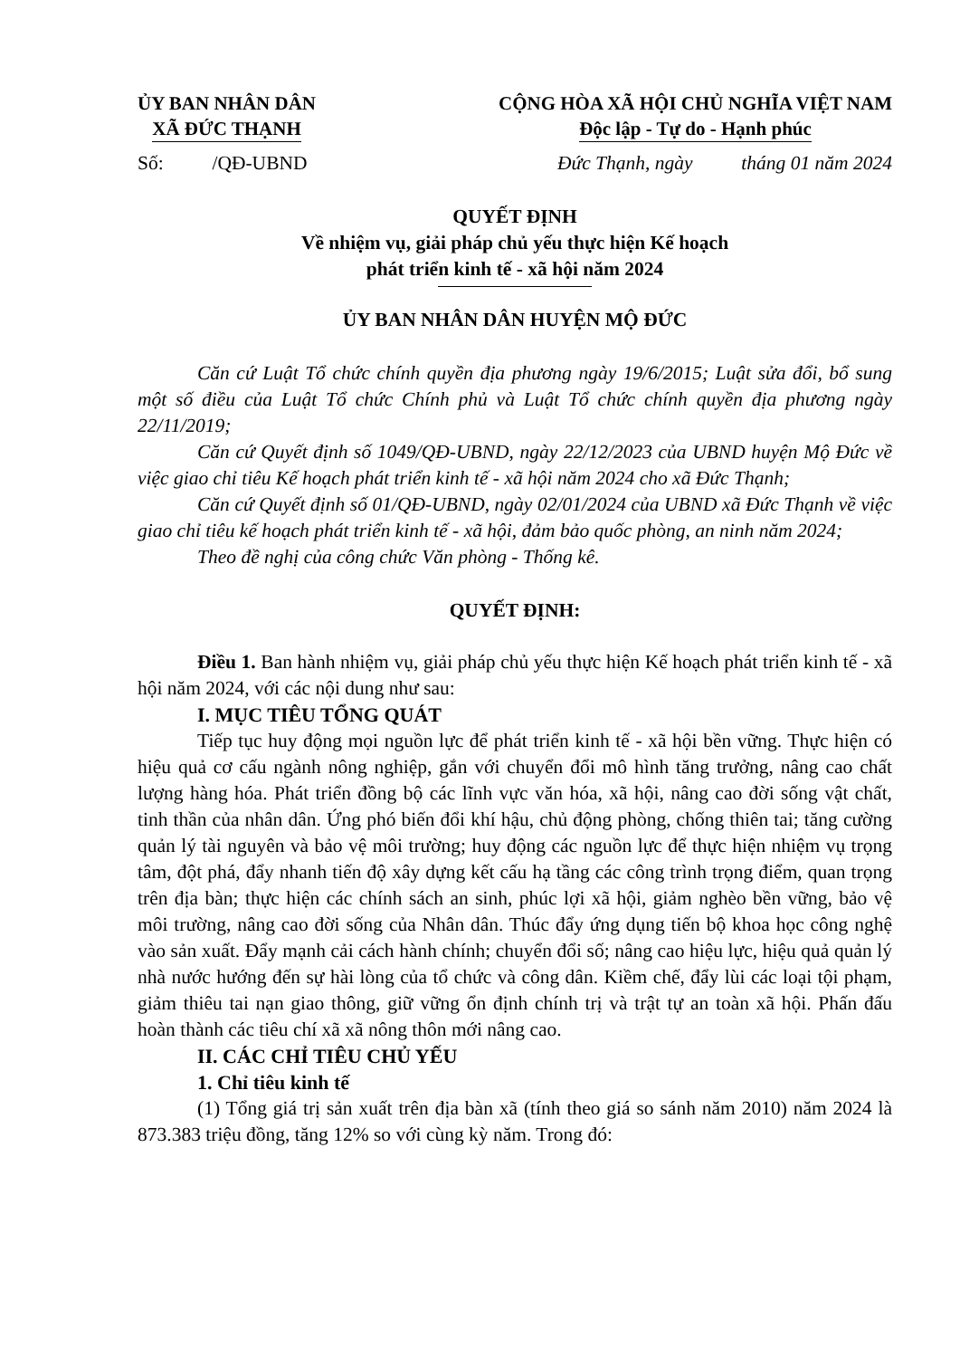ỦY BAN NHÂN DÂN
XÃ ĐỨC THẠNH
CỘNG HÒA XÃ HỘI CHỦ NGHĨA VIỆT NAM
Độc lập - Tự do - Hạnh phúc
Số: /QĐ-UBND Đức Thạnh, ngày tháng 01 năm 2024
QUYẾT ĐỊNH
Về nhiệm vụ, giải pháp chủ yếu thực hiện Kế hoạch
phát triển kinh tế - xã hội năm 2024
ỦY BAN NHÂN DÂN HUYỆN MỘ ĐỨC
Căn cứ Luật Tổ chức chính quyền địa phương ngày 19/6/2015; Luật sửa đổi, bổ sung một số điều của Luật Tổ chức Chính phủ và Luật Tổ chức chính quyền địa phương ngày 22/11/2019;
Căn cứ Quyết định số 1049/QĐ-UBND, ngày 22/12/2023 của UBND huyện Mộ Đức về việc giao chỉ tiêu Kế hoạch phát triển kinh tế - xã hội năm 2024 cho xã Đức Thạnh;
Căn cứ Quyết định số 01/QĐ-UBND, ngày 02/01/2024 của UBND xã Đức Thạnh về việc giao chỉ tiêu kế hoạch phát triển kinh tế - xã hội, đảm bảo quốc phòng, an ninh năm 2024;
Theo đề nghị của công chức Văn phòng - Thống kê.
QUYẾT ĐỊNH:
Điều 1. Ban hành nhiệm vụ, giải pháp chủ yếu thực hiện Kế hoạch phát triển kinh tế - xã hội năm 2024, với các nội dung như sau:
I. MỤC TIÊU TỔNG QUÁT
Tiếp tục huy động mọi nguồn lực để phát triển kinh tế - xã hội bền vững. Thực hiện có hiệu quả cơ cấu ngành nông nghiệp, gắn với chuyển đổi mô hình tăng trưởng, nâng cao chất lượng hàng hóa. Phát triển đồng bộ các lĩnh vực văn hóa, xã hội, nâng cao đời sống vật chất, tinh thần của nhân dân. Ứng phó biến đổi khí hậu, chủ động phòng, chống thiên tai; tăng cường quản lý tài nguyên và bảo vệ môi trường; huy động các nguồn lực để thực hiện nhiệm vụ trọng tâm, đột phá, đẩy nhanh tiến độ xây dựng kết cấu hạ tầng các công trình trọng điểm, quan trọng trên địa bàn; thực hiện các chính sách an sinh, phúc lợi xã hội, giảm nghèo bền vững, bảo vệ môi trường, nâng cao đời sống của Nhân dân. Thúc đẩy ứng dụng tiến bộ khoa học công nghệ vào sản xuất. Đẩy mạnh cải cách hành chính; chuyển đổi số; nâng cao hiệu lực, hiệu quả quản lý nhà nước hướng đến sự hài lòng của tổ chức và công dân. Kiềm chế, đẩy lùi các loại tội phạm, giảm thiêu tai nạn giao thông, giữ vững ổn định chính trị và trật tự an toàn xã hội. Phấn đấu hoàn thành các tiêu chí xã xã nông thôn mới nâng cao.
II. CÁC CHỈ TIÊU CHỦ YẾU
1. Chỉ tiêu kinh tế
(1) Tổng giá trị sản xuất trên địa bàn xã (tính theo giá so sánh năm 2010) năm 2024 là 873.383 triệu đồng, tăng 12% so với cùng kỳ năm. Trong đó: